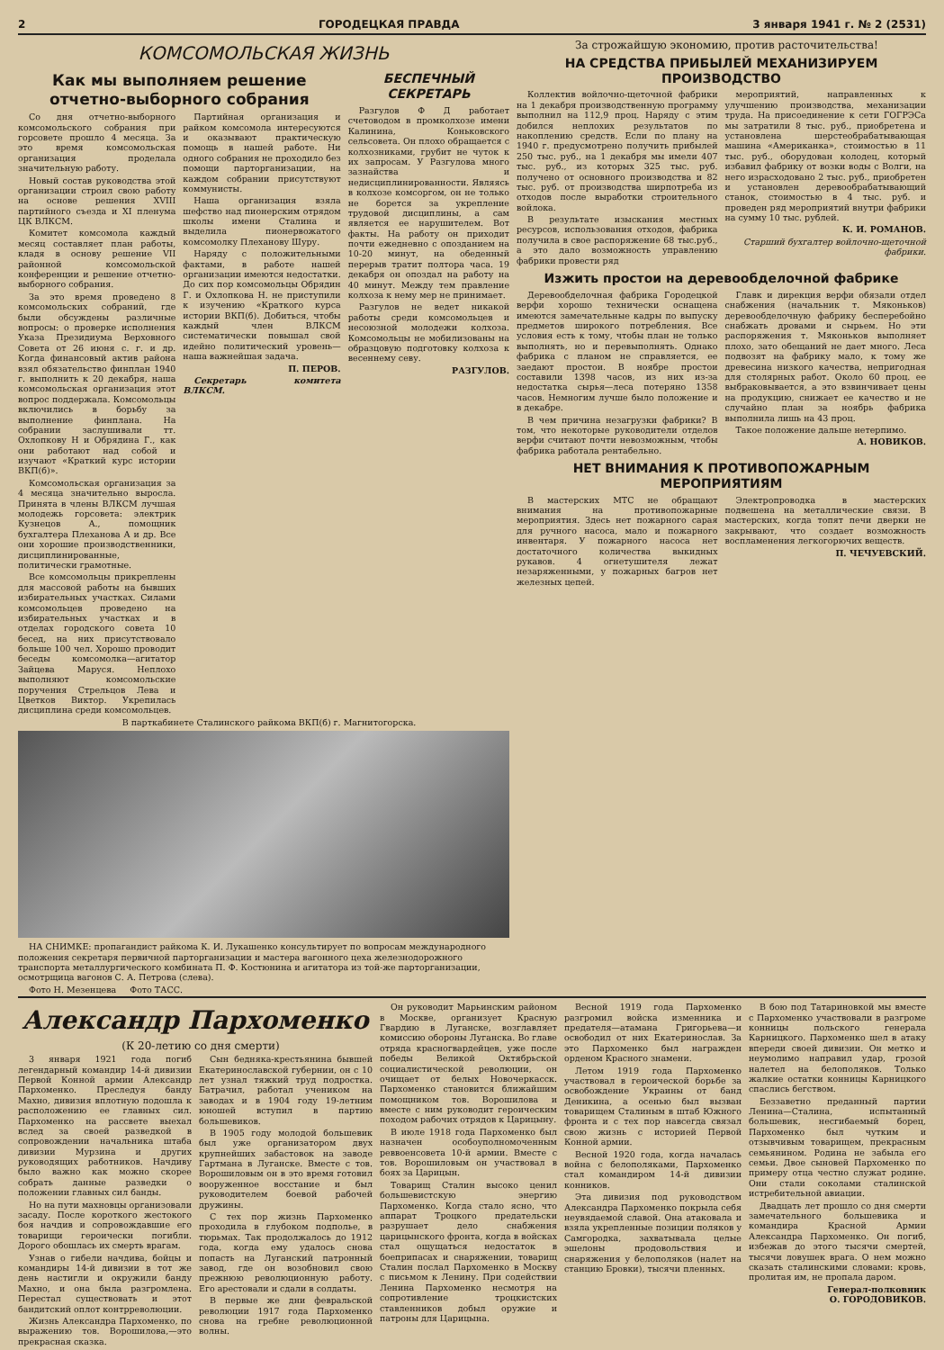2 ГОРОДЕЦКАЯ ПРАВДА 3 января 1941 г. № 2 (2531)
КОМСОМОЛЬСКАЯ ЖИЗНЬ
Как мы выполняем решение отчетно-выборного собрания
Со дня отчетно-выборного комсомольского собрания при горсовете прошло 4 месяца. За это время комсомольская организация проделала значительную работу.
Новый состав руководства этой организации строил свою работу на основе решения XVIII партийного съезда и XI пленума ЦК ВЛКСМ.
Комитет комсомола каждый месяц составляет план работы, кладя в основу решение VII районной комсомольской конференции и решение отчетно-выборного собрания.
За это время проведено 8 комсомольских собраний, где были обсуждены различные вопросы: о проверке исполнения Указа Президиума Верховного Совета от 26 июня с. г. и др. Когда финансовый актив района взял обязательство финплан 1940 г. выполнить к 20 декабря, наша комсомольская организация этот вопрос поддержала. Комсомольцы включились в борьбу за выполнение финплана. На собрании заслушивали тт. Охлопкову Н и Обрядина Г., как они работают над собой и изучают «Краткий курс истории ВКП(б)».
Комсомольская организация за 4 месяца значительно выросла. Принята в члены ВЛКСМ лучшая молодежь горсовета: электрик Кузнецов А., помощник бухгалтера Плеханова А и др. Все они хорошие производственники, дисциплинированные, политически грамотные.
Все комсомольцы прикреплены для массовой работы на бывших избирательных участках. Силами комсомольцев проведено на избирательных участках и в отделах городского совета 10 бесед, на них присутствовало больше 100 чел. Хорошо проводит беседы комсомолка—агитатор Зайцева Маруся. Неплохо выполняют комсомольские поручения Стрельцов Лева и Цветков Виктор. Укрепилась дисциплина среди комсомольцев.
Партийная организация и райком комсомола интересуются и оказывают практическую помощь в нашей работе. Ни одного собрания не проходило без помощи парторганизации, на каждом собрании присутствуют коммунисты.
Наша организация взяла шефство над пионерским отрядом школы имени Сталина и выделила пионервожатого комсомолку Плеханову Шуру.
Наряду с положительными фактами, в работе нашей организации имеются недостатки. До сих пор комсомольцы Обрядин Г. и Охлопкова Н. не приступили к изучению «Краткого курса истории ВКП(б). Добиться, чтобы каждый член ВЛКСМ систематически повышал свой идейно политический уровень—наша важнейшая задача.
П. ПЕРОВ.
Секретарь комитета ВЛКСМ.
БЕСПЕЧНЫЙ СЕКРЕТАРЬ
Разгулов Ф Д работает счетоводом в промколхозе имени Калинина, Коньковского сельсовета. Он плохо обращается с колхозниками, грубит не чуток к их запросам. У Разгулова много зазнайства и недисциплинированности. Являясь в колхозе комсоргом, он не только не борется за укрепление трудовой дисциплины, а сам является ее нарушителем. Вот факты. На работу он приходит почти ежедневно с опозданием на 10-20 минут, на обеденный перерыв тратит полтора часа. 19 декабря он опоздал на работу на 40 минут. Между тем правление колхоза к нему мер не принимает.
Разгулов не ведет никакой работы среди комсомольцев и несоюзной молодежи колхоза. Комсомольцы не мобилизованы на образцовую подготовку колхоза к весеннему севу.
РАЗГУЛОВ.
В парткабинете Сталинского райкома ВКП(б) г. Магнитогорска.
НА СНИМКЕ: пропагандист райкома К. И. Лукашенко консультирует по вопросам международного положения секретаря первичной парторганизации и мастера вагонного цеха железнодорожного транспорта металлургического комбината П. Ф. Костюнина и агитатора из той-же парторганизации, осмотрщица вагонов С. А. Петрова (слева).
Фото Н. Мезенцева Фото ТАСС.
За строжайшую экономию, против расточительства!
НА СРЕДСТВА ПРИБЫЛЕЙ МЕХАНИЗИРУЕМ ПРОИЗВОДСТВО
Коллектив войлочно-щеточной фабрики на 1 декабря производственную программу выполнил на 112,9 проц. Наряду с этим добился неплохих результатов по накоплению средств. Если по плану на 1940 г. предусмотрено получить прибылей 250 тыс. руб., на 1 декабря мы имели 407 тыс. руб., из которых 325 тыс. руб. получено от основного производства и 82 тыс. руб. от производства ширпотреба из отходов после выработки строительного войлока.
В результате изыскания местных ресурсов, использования отходов, фабрика получила в свое распоряжение 68 тыс.руб., а это дало возможность управлению фабрики провести ряд
мероприятий, направленных к улучшению производства, механизации труда. На присоединение к сети ГОГРЭСа мы затратили 8 тыс. руб., приобретена и установлена шерстеобрабатывающая машина «Американка», стоимостью в 11 тыс. руб., оборудован колодец, который избавил фабрику от возки воды с Волги, на него израсходовано 2 тыс. руб., приобретен и установлен деревообрабатывающий станок, стоимостью в 4 тыс. руб. и проведен ряд мероприятий внутри фабрики на сумму 10 тыс. рублей.
К. И. РОМАНОВ.
Старший бухгалтер войлочно-щеточной фабрики.
Изжить простои на деревообделочной фабрике
Деревообделочная фабрика Городецкой верфи хорошо технически оснащена имеются замечательные кадры по выпуску предметов широкого потребления. Все условия есть к тому, чтобы план не только выполнять, но и перевыполнять. Однако фабрика с планом не справляется, ее заедают простои. В ноябре простои составили 1398 часов, из них из-за недостатка сырья—леса потеряно 1358 часов. Немногим лучше было положение и в декабре.
В чем причина незагрузки фабрики? В том, что некоторые руководители отделов верфи считают почти невозможным, чтобы фабрика работала рентабельно.
Главк и дирекция верфи обязали отдел снабжения (начальник т. Мяконьков) деревообделочную фабрику бесперебойно снабжать дровами и сырьем. Но эти распоряжения т. Мяконьков выполняет плохо, зато обещаний не дает много. Леса подвозят на фабрику мало, к тому же древесина низкого качества, непригодная для столярных работ. Около 60 проц. ее выбраковывается, а это взвинчивает цены на продукцию, снижает ее качество и не случайно план за ноябрь фабрика выполнила лишь на 43 проц.
Такое положение дальше нетерпимо.
А. НОВИКОВ.
НЕТ ВНИМАНИЯ К ПРОТИВОПОЖАРНЫМ МЕРОПРИЯТИЯМ
В мастерских МТС не обращают внимания на противопожарные мероприятия. Здесь нет пожарного сарая для ручного насоса, мало и пожарного инвентаря. У пожарного насоса нет достаточного количества выкидных рукавов. 4 огнетушителя лежат незаряженными, у пожарных багров нет железных цепей.
Электропроводка в мастерских подвешена на металлические связи. В мастерских, когда топят печи дверки не закрывают, что создает возможность воспламенения легкогорючих веществ.
П. ЧЕЧУЕВСКИЙ.
Александр Пархоменко
(К 20-летию со дня смерти)
3 января 1921 года погиб легендарный командир 14-й дивизии Первой Конной армии Александр Пархоменко. Преследуя банду Махно, дивизия вплотную подошла к расположению ее главных сил. Пархоменко на рассвете выехал вслед за своей разведкой в сопровождении начальника штаба дивизии Мурзина и других руководящих работников. Начдиву было важно как можно скорее собрать данные разведки о положении главных сил банды.
Но на пути махновцы организовали засаду. После короткого жестокого боя начдив и сопровождавшие его товарищи героически погибли. Дорого обошлась их смерть врагам.
Узнав о гибели начдива, бойцы и командиры 14-й дивизии в тот же день настигли и окружили банду Махно, и она была разгромлена. Перестал существовать и этот бандитский оплот контрреволюции.
Жизнь Александра Пархоменко, по выражению тов. Ворошилова,—это прекрасная сказка.
Сын бедняка-крестьянина бывшей Екатеринославской губернии, он с 10 лет узнал тяжкий труд подростка. Батрачил, работал учеником на заводах и в 1904 году 19-летним юношей вступил в партию большевиков.
В 1905 году молодой большевик был уже организатором двух крупнейших забастовок на заводе Гартмана в Луганске. Вместе с тов. Ворошиловым он в это время готовил вооруженное восстание и был руководителем боевой рабочей дружины.
С тех пор жизнь Пархоменко проходила в глубоком подполье, в тюрьмах. Так продолжалось до 1912 года, когда ему удалось снова попасть на Луганский патронный завод, где он возобновил свою прежнюю революционную работу. Его арестовали и сдали в солдаты.
В первые же дни февральской революции 1917 года Пархоменко снова на гребне революционной волны.
Он руководит Марьинским районом в Москве, организует Красную Гвардию в Луганске, возглавляет комиссию обороны Луганска. Во главе отряда красногвардейцев, уже после победы Великой Октябрьской социалистической революции, он очищает от белых Новочеркасск. Пархоменко становится ближайшим помощником тов. Ворошилова и вместе с ним руководит героическим походом рабочих отрядов к Царицыну.
В июле 1918 года Пархоменко был назначен особоуполномоченным реввоенсовета 10-й армии. Вместе с тов. Ворошиловым он участвовал в боях за Царицын.
Товарищ Сталин высоко ценил большевистскую энергию Пархоменко. Когда стало ясно, что аппарат Троцкого предательски разрушает дело снабжения царицынского фронта, когда в войсках стал ощущаться недостаток в боеприпасах и снаряжении, товарищ Сталин послал Пархоменко в Москву с письмом к Ленину. При содействии Ленина Пархоменко несмотря на сопротивление троцкистских ставленников добыл оружие и патроны для Царицына.
Весной 1919 года Пархоменко разгромил войска изменника и предателя—атамана Григорьева—и освободил от них Екатеринослав. За это Пархоменко был награжден орденом Красного знамени.
Летом 1919 года Пархоменко участвовал в героической борьбе за освобождение Украины от банд Деникина, а осенью был вызван товарищем Сталиным в штаб Южного фронта и с тех пор навсегда связал свою жизнь с историей Первой Конной армии.
Весной 1920 года, когда началась война с белополяками, Пархоменко стал командиром 14-й дивизии конников.
Эта дивизия под руководством Александра Пархоменко покрыла себя неувядаемой славой. Она атаковала и взяла укрепленные позиции поляков у Самгородка, захватывала целые эшелоны продовольствия и снаряжения у белополяков (налет на станцию Бровки), тысячи пленных.
В бою под Татариновкой мы вместе с Пархоменко участвовали в разгроме конницы польского генерала Карницкого. Пархоменко шел в атаку впереди своей дивизии. Он метко и неумолимо направил удар, грозой налетел на белополяков. Только жалкие остатки конницы Карницкого спаслись бегством.
Беззаветно преданный партии Ленина—Сталина, испытанный большевик, несгибаемый борец, Пархоменко был чутким и отзывчивым товарищем, прекрасным семьянином. Родина не забыла его семьи. Двое сыновей Пархоменко по примеру отца честно служат родине. Они стали соколами сталинской истребительной авиации.
Двадцать лет прошло со дня смерти замечательного большевика и командира Красной Армии Александра Пархоменко. Он погиб, избежав до этого тысячи смертей, тысячи ловушек врага. О нем можно сказать сталинскими словами: кровь, пролитая им, не пропала даром.
Генерал-полковник
О. ГОРОДОВИКОВ.